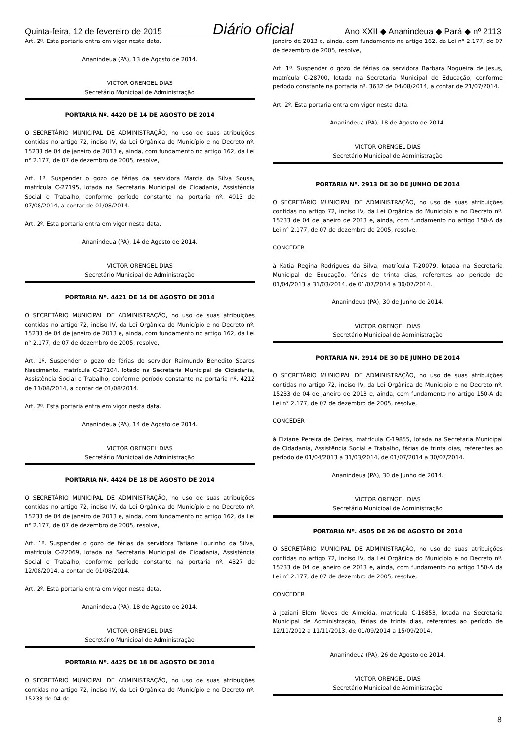Quinta-feira, 12 de fevereiro de 2015 Diário oficial Ano XXII ◆ Ananindeua ◆ Pará ◆ nº 2113
Art. 2º. Esta portaria entra em vigor nesta data.
Ananindeua (PA), 13 de Agosto de 2014.
VICTOR ORENGEL DIAS
Secretário Municipal de Administração
PORTARIA Nº. 4420 DE 14 DE AGOSTO DE 2014
O SECRETÁRIO MUNICIPAL DE ADMINISTRAÇÃO, no uso de suas atribuições contidas no artigo 72, inciso IV, da Lei Orgânica do Município e no Decreto nº. 15233 de 04 de janeiro de 2013 e, ainda, com fundamento no artigo 162, da Lei n° 2.177, de 07 de dezembro de 2005, resolve,
Art. 1º. Suspender o gozo de férias da servidora Marcia da Silva Sousa, matrícula C-27195, lotada na Secretaria Municipal de Cidadania, Assistência Social e Trabalho, conforme período constante na portaria nº. 4013 de 07/08/2014, a contar de 01/08/2014.
Art. 2º. Esta portaria entra em vigor nesta data.
Ananindeua (PA), 14 de Agosto de 2014.
VICTOR ORENGEL DIAS
Secretário Municipal de Administração
PORTARIA Nº. 4421 DE 14 DE AGOSTO DE 2014
O SECRETÁRIO MUNICIPAL DE ADMINISTRAÇÃO, no uso de suas atribuições contidas no artigo 72, inciso IV, da Lei Orgânica do Município e no Decreto nº. 15233 de 04 de janeiro de 2013 e, ainda, com fundamento no artigo 162, da Lei n° 2.177, de 07 de dezembro de 2005, resolve,
Art. 1º. Suspender o gozo de férias do servidor Raimundo Benedito Soares Nascimento, matrícula C-27104, lotado na Secretaria Municipal de Cidadania, Assistência Social e Trabalho, conforme período constante na portaria nº. 4212 de 11/08/2014, a contar de 01/08/2014.
Art. 2º. Esta portaria entra em vigor nesta data.
Ananindeua (PA), 14 de Agosto de 2014.
VICTOR ORENGEL DIAS
Secretário Municipal de Administração
PORTARIA Nº. 4424 DE 18 DE AGOSTO DE 2014
O SECRETÁRIO MUNICIPAL DE ADMINISTRAÇÃO, no uso de suas atribuições contidas no artigo 72, inciso IV, da Lei Orgânica do Município e no Decreto nº. 15233 de 04 de janeiro de 2013 e, ainda, com fundamento no artigo 162, da Lei n° 2.177, de 07 de dezembro de 2005, resolve,
Art. 1º. Suspender o gozo de férias da servidora Tatiane Lourinho da Silva, matrícula C-22069, lotada na Secretaria Municipal de Cidadania, Assistência Social e Trabalho, conforme período constante na portaria nº. 4327 de 12/08/2014, a contar de 01/08/2014.
Art. 2º. Esta portaria entra em vigor nesta data.
Ananindeua (PA), 18 de Agosto de 2014.
VICTOR ORENGEL DIAS
Secretário Municipal de Administração
PORTARIA Nº. 4425 DE 18 DE AGOSTO DE 2014
O SECRETÁRIO MUNICIPAL DE ADMINISTRAÇÃO, no uso de suas atribuições contidas no artigo 72, inciso IV, da Lei Orgânica do Município e no Decreto nº. 15233 de 04 de
janeiro de 2013 e, ainda, com fundamento no artigo 162, da Lei n° 2.177, de 07 de dezembro de 2005, resolve,
Art. 1º. Suspender o gozo de férias da servidora Barbara Nogueira de Jesus, matrícula C-28700, lotada na Secretaria Municipal de Educação, conforme período constante na portaria nº. 3632 de 04/08/2014, a contar de 21/07/2014.
Art. 2º. Esta portaria entra em vigor nesta data.
Ananindeua (PA), 18 de Agosto de 2014.
VICTOR ORENGEL DIAS
Secretário Municipal de Administração
PORTARIA Nº. 2913 DE 30 DE JUNHO DE 2014
O SECRETÁRIO MUNICIPAL DE ADMINISTRAÇÃO, no uso de suas atribuições contidas no artigo 72, inciso IV, da Lei Orgânica do Município e no Decreto nº. 15233 de 04 de janeiro de 2013 e, ainda, com fundamento no artigo 150-A da Lei n° 2.177, de 07 de dezembro de 2005, resolve,
CONCEDER
à Katia Regina Rodrigues da Silva, matrícula T-20079, lotada na Secretaria Municipal de Educação, férias de trinta dias, referentes ao período de 01/04/2013 a 31/03/2014, de 01/07/2014 a 30/07/2014.
Ananindeua (PA), 30 de Junho de 2014.
VICTOR ORENGEL DIAS
Secretário Municipal de Administração
PORTARIA Nº. 2914 DE 30 DE JUNHO DE 2014
O SECRETÁRIO MUNICIPAL DE ADMINISTRAÇÃO, no uso de suas atribuições contidas no artigo 72, inciso IV, da Lei Orgânica do Município e no Decreto nº. 15233 de 04 de janeiro de 2013 e, ainda, com fundamento no artigo 150-A da Lei n° 2.177, de 07 de dezembro de 2005, resolve,
CONCEDER
à Elziane Pereira de Oeiras, matrícula C-19855, lotada na Secretaria Municipal de Cidadania, Assistência Social e Trabalho, férias de trinta dias, referentes ao período de 01/04/2013 a 31/03/2014, de 01/07/2014 a 30/07/2014.
Ananindeua (PA), 30 de Junho de 2014.
VICTOR ORENGEL DIAS
Secretário Municipal de Administração
PORTARIA Nº. 4505 DE 26 DE AGOSTO DE 2014
O SECRETÁRIO MUNICIPAL DE ADMINISTRAÇÃO, no uso de suas atribuições contidas no artigo 72, inciso IV, da Lei Orgânica do Município e no Decreto nº. 15233 de 04 de janeiro de 2013 e, ainda, com fundamento no artigo 150-A da Lei n° 2.177, de 07 de dezembro de 2005, resolve,
CONCEDER
à Joziani Elem Neves de Almeida, matrícula C-16853, lotada na Secretaria Municipal de Administração, férias de trinta dias, referentes ao período de 12/11/2012 a 11/11/2013, de 01/09/2014 a 15/09/2014.
Ananindeua (PA), 26 de Agosto de 2014.
VICTOR ORENGEL DIAS
Secretário Municipal de Administração
8